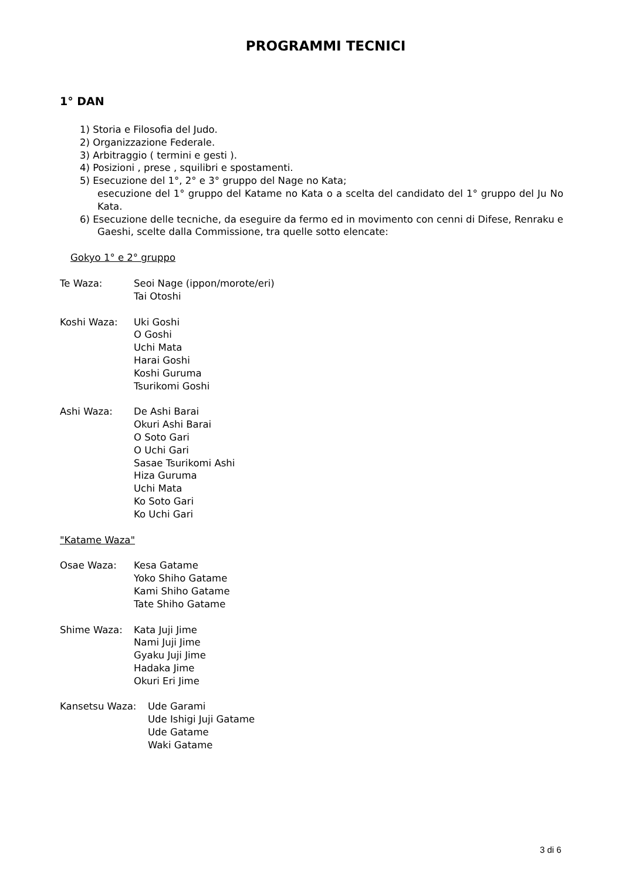PROGRAMMI TECNICI
1° DAN
1) Storia e Filosofia del Judo.
2) Organizzazione Federale.
3) Arbitraggio ( termini e gesti ).
4) Posizioni , prese , squilibri e spostamenti.
5) Esecuzione del 1°, 2° e 3° gruppo del Nage no Kata;
esecuzione del 1° gruppo del Katame no Kata o a scelta del candidato del 1° gruppo del Ju No Kata.
6) Esecuzione delle tecniche, da eseguire da fermo ed in movimento con cenni di Difese, Renraku e Gaeshi, scelte dalla Commissione, tra quelle sotto elencate:
Gokyo 1° e 2° gruppo
Te Waza: Seoi Nage (ippon/morote/eri)
Tai Otoshi
Koshi Waza: Uki Goshi
O Goshi
Uchi Mata
Harai Goshi
Koshi Guruma
Tsurikomi Goshi
Ashi Waza: De Ashi Barai
Okuri Ashi Barai
O Soto Gari
O Uchi Gari
Sasae Tsurikomi Ashi
Hiza Guruma
Uchi Mata
Ko Soto Gari
Ko Uchi Gari
"Katame Waza"
Osae Waza: Kesa Gatame
Yoko Shiho Gatame
Kami Shiho Gatame
Tate Shiho Gatame
Shime Waza: Kata Juji Jime
Nami Juji Jime
Gyaku Juji Jime
Hadaka Jime
Okuri Eri Jime
Kansetsu Waza: Ude Garami
Ude Ishigi Juji Gatame
Ude Gatame
Waki Gatame
3 di 6